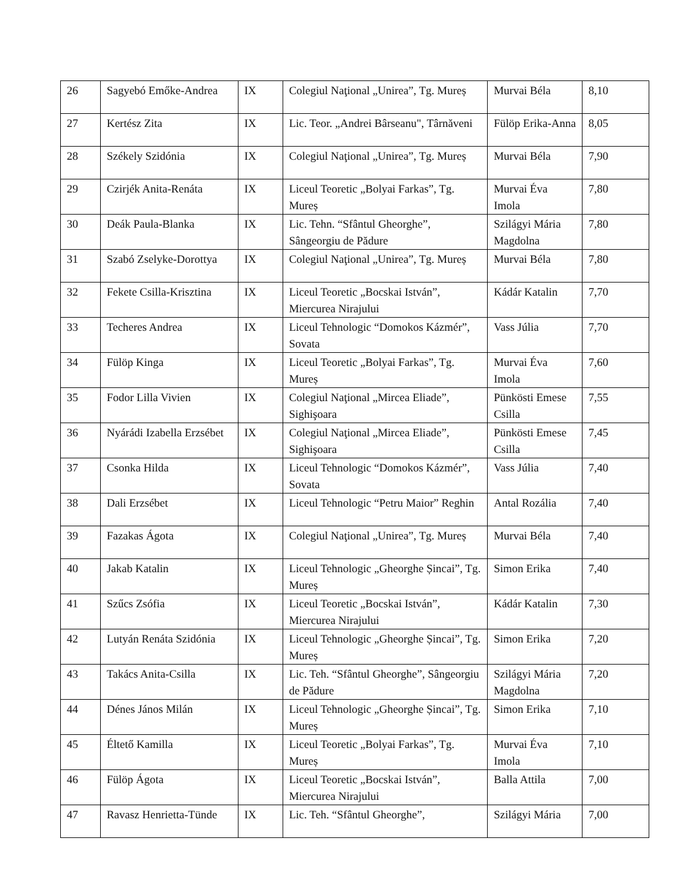| 26 | Sagyebó Emőke-Andrea | IX | Colegiul Naţional „Unirea”, Tg. Mureș | Murvai Béla | 8,10 |
| 27 | Kertész Zita | IX | Lic. Teor. „Andrei Bârseanu", Târnăveni | Fülöp Erika-Anna | 8,05 |
| 28 | Székely Szidónia | IX | Colegiul Naţional „Unirea”, Tg. Mureș | Murvai Béla | 7,90 |
| 29 | Czirjék Anita-Renáta | IX | Liceul Teoretic „Bolyai Farkas”, Tg. Mureș | Murvai Éva Imola | 7,80 |
| 30 | Deák Paula-Blanka | IX | Lic. Tehn. “Sfântul Gheorghe”, Sângeorgiu de Pădure | Szilágyi Mária Magdolna | 7,80 |
| 31 | Szabó Zselyke-Dorottya | IX | Colegiul Naţional „Unirea”, Tg. Mureș | Murvai Béla | 7,80 |
| 32 | Fekete Csilla-Krisztina | IX | Liceul Teoretic „Bocskai István”, Miercurea Nirajului | Kádár Katalin | 7,70 |
| 33 | Techeres Andrea | IX | Liceul Tehnologic “Domokos Kázmér”, Sovata | Vass Júlia | 7,70 |
| 34 | Fülöp Kinga | IX | Liceul Teoretic „Bolyai Farkas”, Tg. Mureș | Murvai Éva Imola | 7,60 |
| 35 | Fodor Lilla Vivien | IX | Colegiul Naţional „Mircea Eliade”, Sighişoara | Pünkösti Emese Csilla | 7,55 |
| 36 | Nyárádi Izabella Erzsébet | IX | Colegiul Naţional „Mircea Eliade”, Sighişoara | Pünkösti Emese Csilla | 7,45 |
| 37 | Csonka Hilda | IX | Liceul Tehnologic “Domokos Kázmér”, Sovata | Vass Júlia | 7,40 |
| 38 | Dali Erzsébet | IX | Liceul Tehnologic “Petru Maior” Reghin | Antal Rozália | 7,40 |
| 39 | Fazakas Ágota | IX | Colegiul Naţional „Unirea”, Tg. Mureș | Murvai Béla | 7,40 |
| 40 | Jakab Katalin | IX | Liceul Tehnologic „Gheorghe Șincai”, Tg. Mureș | Simon Erika | 7,40 |
| 41 | Szűcs Zsófia | IX | Liceul Teoretic „Bocskai István”, Miercurea Nirajului | Kádár Katalin | 7,30 |
| 42 | Lutyán Renáta Szidónia | IX | Liceul Tehnologic „Gheorghe Șincai”, Tg. Mureș | Simon Erika | 7,20 |
| 43 | Takács Anita-Csilla | IX | Lic. Teh. “Sfântul Gheorghe”, Sângeorgiu de Pădure | Szilágyi Mária Magdolna | 7,20 |
| 44 | Dénes János Milán | IX | Liceul Tehnologic „Gheorghe Șincai”, Tg. Mureș | Simon Erika | 7,10 |
| 45 | Éltető Kamilla | IX | Liceul Teoretic „Bolyai Farkas”, Tg. Mureș | Murvai Éva Imola | 7,10 |
| 46 | Fülöp Ágota | IX | Liceul Teoretic „Bocskai István”, Miercurea Nirajului | Balla Attila | 7,00 |
| 47 | Ravasz Henrietta-Tünde | IX | Lic. Teh. “Sfântul Gheorghe”, | Szilágyi Mária | 7,00 |